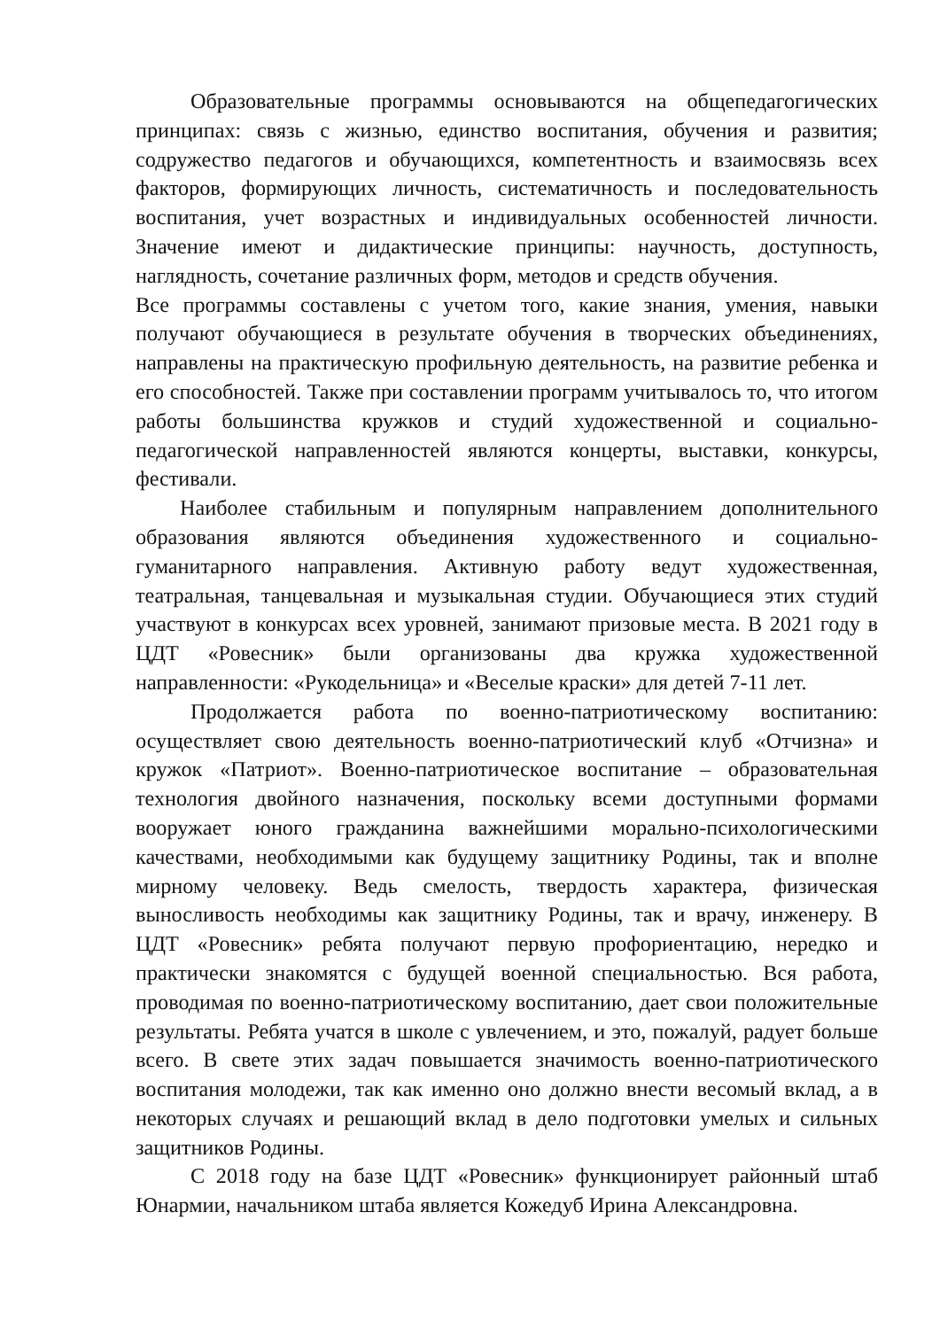Образовательные программы основываются на общепедагогических принципах: связь с жизнью, единство воспитания, обучения и развития; содружество педагогов и обучающихся, компетентность и взаимосвязь всех факторов, формирующих личность, систематичность и последовательность воспитания, учет возрастных и индивидуальных особенностей личности. Значение имеют и дидактические принципы: научность, доступность, наглядность, сочетание различных форм, методов и средств обучения.
Все программы составлены с учетом того, какие знания, умения, навыки получают обучающиеся в результате обучения в творческих объединениях, направлены на практическую профильную деятельность, на развитие ребенка и его способностей. Также при составлении программ учитывалось то, что итогом работы большинства кружков и студий художественной и социально-педагогической направленностей являются концерты, выставки, конкурсы, фестивали.
Наиболее стабильным и популярным направлением дополнительного образования являются объединения художественного и социально-гуманитарного направления. Активную работу ведут художественная, театральная, танцевальная и музыкальная студии. Обучающиеся этих студий участвуют в конкурсах всех уровней, занимают призовые места. В 2021 году в ЦДТ «Ровесник» были организованы два кружка художественной направленности: «Рукодельница» и «Веселые краски» для детей 7-11 лет.
Продолжается работа по военно-патриотическому воспитанию: осуществляет свою деятельность военно-патриотический клуб «Отчизна» и кружок «Патриот». Военно-патриотическое воспитание – образовательная технология двойного назначения, поскольку всеми доступными формами вооружает юного гражданина важнейшими морально-психологическими качествами, необходимыми как будущему защитнику Родины, так и вполне мирному человеку. Ведь смелость, твердость характера, физическая выносливость необходимы как защитнику Родины, так и врачу, инженеру. В ЦДТ «Ровесник» ребята получают первую профориентацию, нередко и практически знакомятся с будущей военной специальностью. Вся работа, проводимая по военно-патриотическому воспитанию, дает свои положительные результаты. Ребята учатся в школе с увлечением, и это, пожалуй, радует больше всего. В свете этих задач повышается значимость военно-патриотического воспитания молодежи, так как именно оно должно внести весомый вклад, а в некоторых случаях и решающий вклад в дело подготовки умелых и сильных защитников Родины.
С 2018 году на базе ЦДТ «Ровесник» функционирует районный штаб Юнармии, начальником штаба является Кожедуб Ирина Александровна.